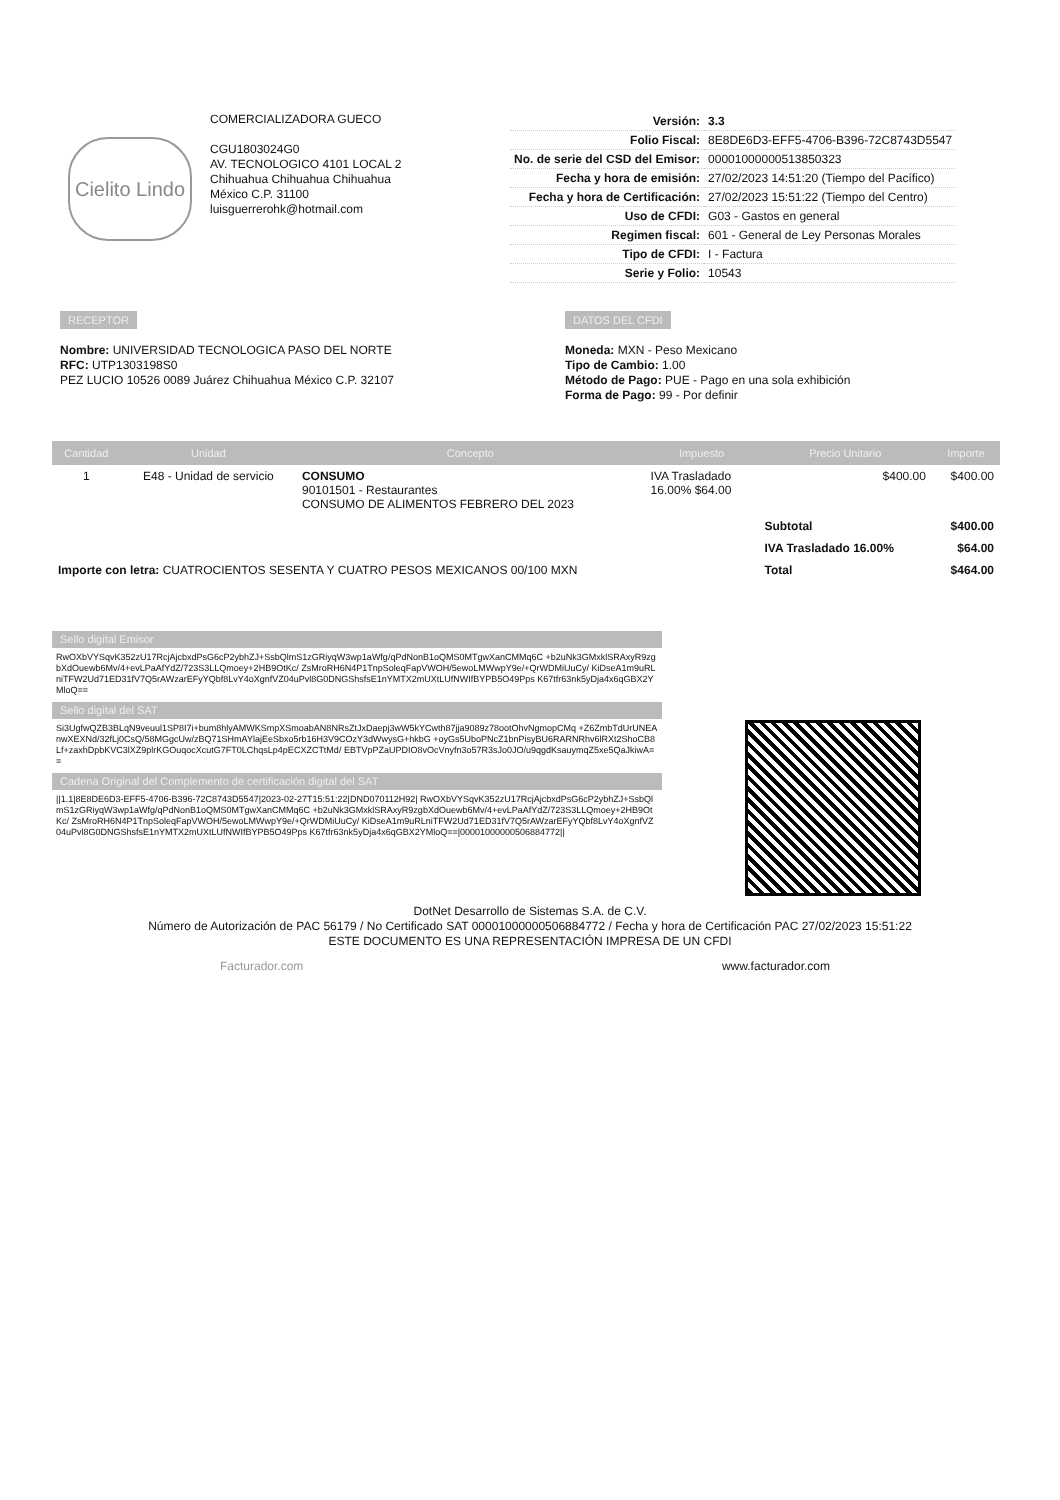Cielito Lindo
COMERCIALIZADORA GUECO
CGU1803024G0
AV. TECNOLOGICO 4101 LOCAL 2
Chihuahua Chihuahua Chihuahua
México C.P. 31100
luisguerrerohk@hotmail.com
| Versión: | 3.3 |
| Folio Fiscal: | 8E8DE6D3-EFF5-4706-B396-72C8743D5547 |
| No. de serie del CSD del Emisor: | 00001000000513850323 |
| Fecha y hora de emisión: | 27/02/2023 14:51:20 (Tiempo del Pacífico) |
| Fecha y hora de Certificación: | 27/02/2023 15:51:22 (Tiempo del Centro) |
| Uso de CFDI: | G03 - Gastos en general |
| Regimen fiscal: | 601 - General de Ley Personas Morales |
| Tipo de CFDI: | I - Factura |
| Serie y Folio: | 10543 |
RECEPTOR
Nombre: UNIVERSIDAD TECNOLOGICA PASO DEL NORTE
RFC: UTP1303198S0
PEZ LUCIO 10526 0089 Juárez Chihuahua México C.P. 32107
DATOS DEL CFDI
Moneda: MXN - Peso Mexicano
Tipo de Cambio: 1.00
Método de Pago: PUE - Pago en una sola exhibición
Forma de Pago: 99 - Por definir
| Cantidad | Unidad | Concepto | Impuesto | Precio Unitario | Importe |
| --- | --- | --- | --- | --- | --- |
| 1 | E48 - Unidad de servicio | CONSUMO 90101501 - Restaurantes CONSUMO DE ALIMENTOS FEBRERO DEL 2023 | IVA Trasladado 16.00% $64.00 | $400.00 | $400.00 |
| Importe con letra: CUATROCIENTOS SESENTA Y CUATRO PESOS MEXICANOS 00/100 MXN | | | | Subtotal | $400.00 |
| | | | | IVA Trasladado 16.00% | $64.00 |
| | | | | Total | $464.00 |
Sello digital Emisor
RwOXbVYSqvK352zU17RcjAjcbxdPsG6cP2ybhZJ+SsbQlmS1zGRiyqW3wp1aWfg/qPdNonB1oQMS0MTgwXanCMMq6C +b2uNk3GMxklSRAxyR9zgbXdOuewb6Mv/4+evLPaAfYdZ/723S3LLQmoey+2HB9OtKc/ ZsMroRH6N4P1TnpSoleqFapVWOH/5ewoLMWwpY9e/+QrWDMiUuCy/ KiDseA1m9uRLniTFW2Ud71ED31fV7Q5rAWzarEFyYQbf8LvY4oXgnfVZ04uPvl8G0DNGShsfsE1nYMTX2mUXtLUfNWIfBYPB5O49Pps K67tfr63nk5yDja4x6qGBX2YMloQ==
Sello digital del SAT
Si3UgfwQZB3BLqN9veuul1SP8I7i+bum8hlyAMWKSmpXSmoabAN8NRsZtJxDaepj3wW5kYCwth87jja9089z78ootOhvNgmopCMq +Z6ZmbTdUrUNEAnwXEXNd/32fLj0CsQ/58MGgcUw/zBQ71SHmAYlajEeSbxo5rb16H3V9COzY3dWwysG+hkbG +oyGs5UboPNcZ1bnPisyBU6RARNRhv6lRXt2ShoCB8Lf+zaxhDpbKVC3lXZ9plrKGOuqocXcutG7FT0LChqsLp4pECXZCTtMd/ EBTVpPZaUPDIO8vOcVnyfn3o57R3sJo0JO/u9qgdKsauymqZ5xe5QaJkiwA==
Cadena Original del Complemento de certificación digital del SAT
||1.1|8E8DE6D3-EFF5-4706-B396-72C8743D5547|2023-02-27T15:51:22|DND070112H92| RwOXbVYSqvK352zU17RcjAjcbxdPsG6cP2ybhZJ+SsbQlmS1zGRiyqW3wp1aWfg/qPdNonB1oQMS0MTgwXanCMMq6C +b2uNk3GMxklSRAxyR9zgbXdOuewb6Mv/4+evLPaAfYdZ/723S3LLQmoey+2HB9OtKc/ ZsMroRH6N4P1TnpSoleqFapVWOH/5ewoLMWwpY9e/+QrWDMiUuCy/ KiDseA1m9uRLniTFW2Ud71ED31fV7Q5rAWzarEFyYQbf8LvY4oXgnfVZ04uPvl8G0DNGShsfsE1nYMTX2mUXtLUfNWIfBYPB5O49Pps K67tfr63nk5yDja4x6qGBX2YMloQ==|00001000000506884772||
DotNet Desarrollo de Sistemas S.A. de C.V.
Número de Autorización de PAC 56179 / No Certificado SAT 00001000000506884772 / Fecha y hora de Certificación PAC 27/02/2023 15:51:22
ESTE DOCUMENTO ES UNA REPRESENTACIÓN IMPRESA DE UN CFDI
Facturador.com www.facturador.com